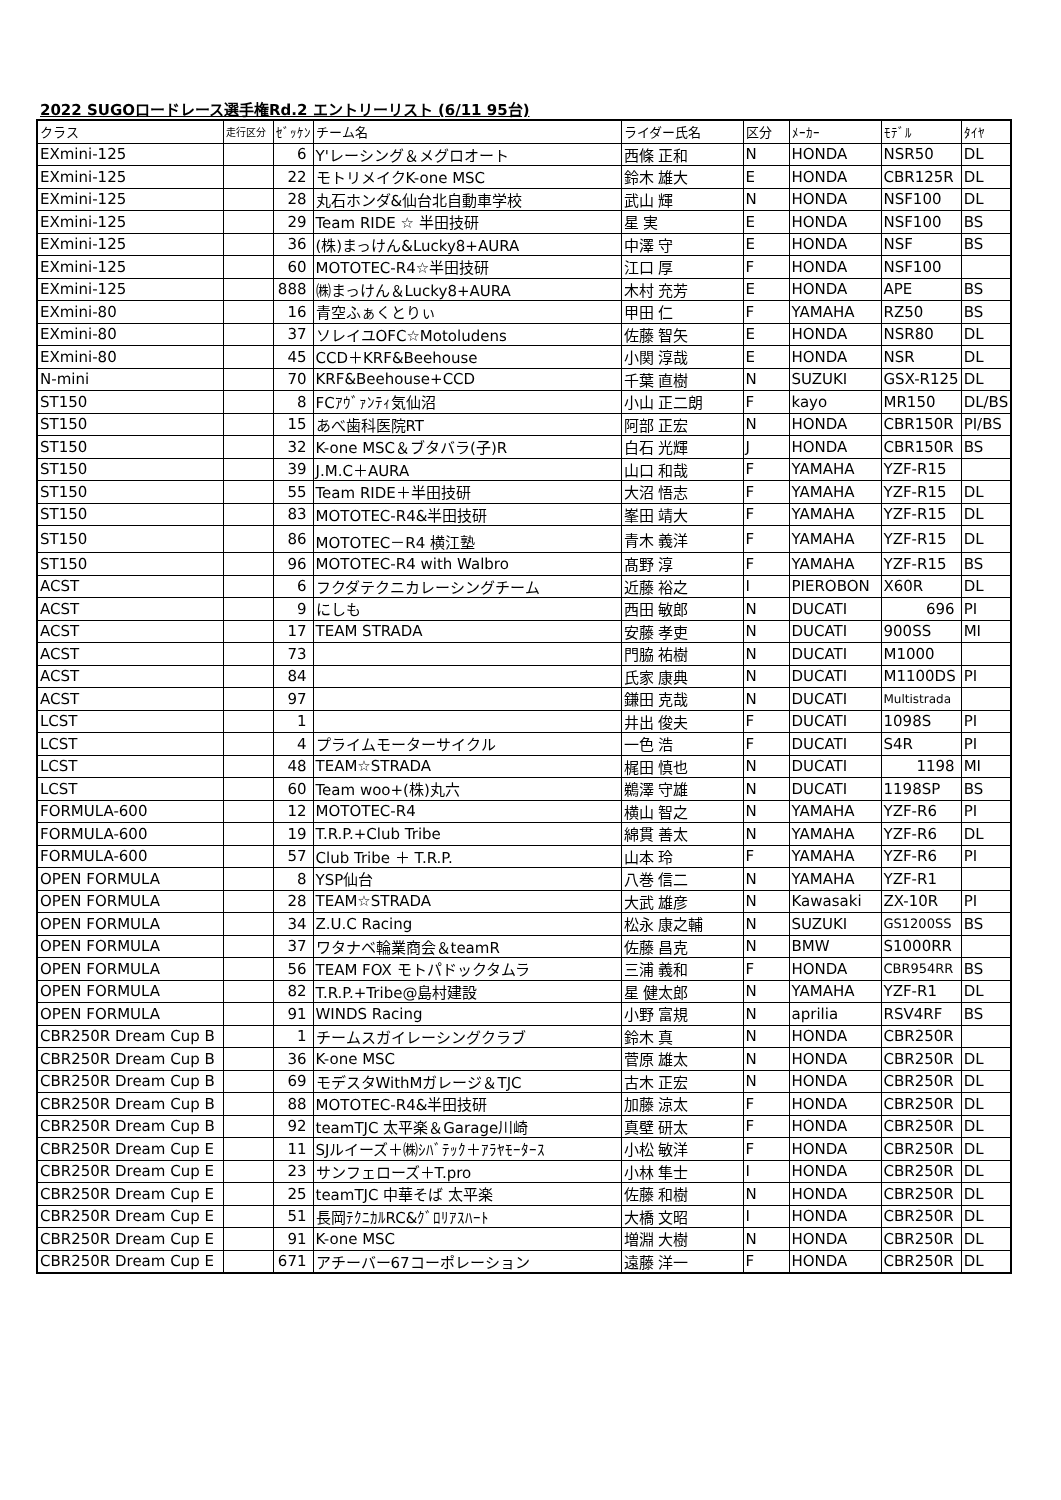2022 SUGOロードレース選手権Rd.2 エントリーリスト (6/11 95台)
| クラス | 走行区分 | ｾﾞｯｹﾝ | チーム名 | ライダー氏名 | 区分 | ﾒｰｶｰ | ﾓﾃﾞﾙ | ﾀｲﾔ |
| --- | --- | --- | --- | --- | --- | --- | --- | --- |
| EXmini-125 | | 6 | Y'レーシング＆メグロオート | 西條 正和 | N | HONDA | NSR50 | DL |
| EXmini-125 | | 22 | モトリメイクK-one MSC | 鈴木 雄大 | E | HONDA | CBR125R | DL |
| EXmini-125 | | 28 | 丸石ホンダ&仙台北自動車学校 | 武山 輝 | N | HONDA | NSF100 | DL |
| EXmini-125 | | 29 | Team RIDE ☆ 半田技研 | 星 実 | E | HONDA | NSF100 | BS |
| EXmini-125 | | 36 | (株)まっけん&Lucky8+AURA | 中澤 守 | E | HONDA | NSF | BS |
| EXmini-125 | | 60 | MOTOTEC-R4☆半田技研 | 江口 厚 | F | HONDA | NSF100 | |
| EXmini-125 | | 888 | ㈱まっけん＆Lucky8+AURA | 木村 充芳 | E | HONDA | APE | BS |
| EXmini-80 | | 16 | 青空ふぁくとりぃ | 甲田 仁 | F | YAMAHA | RZ50 | BS |
| EXmini-80 | | 37 | ソレイユOFC☆Motoludens | 佐藤 智矢 | E | HONDA | NSR80 | DL |
| EXmini-80 | | 45 | CCD＋KRF&Beehouse | 小関 淳哉 | E | HONDA | NSR | DL |
| N-mini | | 70 | KRF&Beehouse+CCD | 千葉 直樹 | N | SUZUKI | GSX-R125 | DL |
| ST150 | | 8 | FCｱｳﾞｧﾝﾃｨ気仙沼 | 小山 正二朗 | F | kayo | MR150 | DL/BS |
| ST150 | | 15 | あべ歯科医院RT | 阿部 正宏 | N | HONDA | CBR150R | PI/BS |
| ST150 | | 32 | K-one MSC＆ブタバラ(子)R | 白石 光輝 | J | HONDA | CBR150R | BS |
| ST150 | | 39 | J.M.C＋AURA | 山口 和哉 | F | YAMAHA | YZF-R15 | |
| ST150 | | 55 | Team RIDE＋半田技研 | 大沼 悟志 | F | YAMAHA | YZF-R15 | DL |
| ST150 | | 83 | MOTOTEC-R4&半田技研 | 峯田 靖大 | F | YAMAHA | YZF-R15 | DL |
| ST150 | | 86 | MOTOTEC－R4 横江塾 | 青木 義洋 | F | YAMAHA | YZF-R15 | DL |
| ST150 | | 96 | MOTOTEC-R4 with Walbro | 髙野 淳 | F | YAMAHA | YZF-R15 | BS |
| ACST | | 6 | フクダテクニカレーシングチーム | 近藤 裕之 | I | PIEROBON | X60R | DL |
| ACST | | 9 | にしも | 西田 敏郎 | N | DUCATI | 696 | PI |
| ACST | | 17 | TEAM STRADA | 安藤 孝吏 | N | DUCATI | 900SS | MI |
| ACST | | 73 | | 門脇 祐樹 | N | DUCATI | M1000 | |
| ACST | | 84 | | 氏家 康典 | N | DUCATI | M1100DS | PI |
| ACST | | 97 | | 鎌田 克哉 | N | DUCATI | Multistrada | |
| LCST | | 1 | | 井出 俊夫 | F | DUCATI | 1098S | PI |
| LCST | | 4 | プライムモーターサイクル | 一色 浩 | F | DUCATI | S4R | PI |
| LCST | | 48 | TEAM☆STRADA | 梶田 慎也 | N | DUCATI | 1198 | MI |
| LCST | | 60 | Team woo+(株)丸六 | 鵜澤 守雄 | N | DUCATI | 1198SP | BS |
| FORMULA-600 | | 12 | MOTOTEC-R4 | 横山 智之 | N | YAMAHA | YZF-R6 | PI |
| FORMULA-600 | | 19 | T.R.P.+Club Tribe | 綿貫 善太 | N | YAMAHA | YZF-R6 | DL |
| FORMULA-600 | | 57 | Club Tribe ＋ T.R.P. | 山本 玲 | F | YAMAHA | YZF-R6 | PI |
| OPEN FORMULA | | 8 | YSP仙台 | 八巻 信二 | N | YAMAHA | YZF-R1 | |
| OPEN FORMULA | | 28 | TEAM☆STRADA | 大武 雄彦 | N | Kawasaki | ZX-10R | PI |
| OPEN FORMULA | | 34 | Z.U.C Racing | 松永 康之輔 | N | SUZUKI | GS1200SS | BS |
| OPEN FORMULA | | 37 | ワタナベ輪業商会＆teamR | 佐藤 昌克 | N | BMW | S1000RR | |
| OPEN FORMULA | | 56 | TEAM FOX モトパドックタムラ | 三浦 義和 | F | HONDA | CBR954RR | BS |
| OPEN FORMULA | | 82 | T.R.P.+Tribe@島村建設 | 星 健太郎 | N | YAMAHA | YZF-R1 | DL |
| OPEN FORMULA | | 91 | WINDS Racing | 小野 富規 | N | aprilia | RSV4RF | BS |
| CBR250R Dream Cup B | | 1 | チームスガイレーシングクラブ | 鈴木 真 | N | HONDA | CBR250R | |
| CBR250R Dream Cup B | | 36 | K-one MSC | 菅原 雄太 | N | HONDA | CBR250R | DL |
| CBR250R Dream Cup B | | 69 | モデスタWithMガレージ＆TJC | 古木 正宏 | N | HONDA | CBR250R | DL |
| CBR250R Dream Cup B | | 88 | MOTOTEC-R4&半田技研 | 加藤 涼太 | F | HONDA | CBR250R | DL |
| CBR250R Dream Cup B | | 92 | teamTJC 太平楽＆Garage川崎 | 真壁 研太 | F | HONDA | CBR250R | DL |
| CBR250R Dream Cup E | | 11 | SJルイーズ＋㈱ｼﾊﾞﾃｯｸ＋ｱﾗﾔﾓｰﾀｰｽ | 小松 敏洋 | F | HONDA | CBR250R | DL |
| CBR250R Dream Cup E | | 23 | サンフェローズ＋T.pro | 小林 隼士 | I | HONDA | CBR250R | DL |
| CBR250R Dream Cup E | | 25 | teamTJC 中華そば 太平楽 | 佐藤 和樹 | N | HONDA | CBR250R | DL |
| CBR250R Dream Cup E | | 51 | 長岡ﾃｸﾆｶﾙRC&ｸﾞﾛﾘｱｽﾊｰﾄ | 大橋 文昭 | I | HONDA | CBR250R | DL |
| CBR250R Dream Cup E | | 91 | K-one MSC | 増淵 大樹 | N | HONDA | CBR250R | DL |
| CBR250R Dream Cup E | | 671 | アチーバー67コーポレーション | 遠藤 洋一 | F | HONDA | CBR250R | DL |